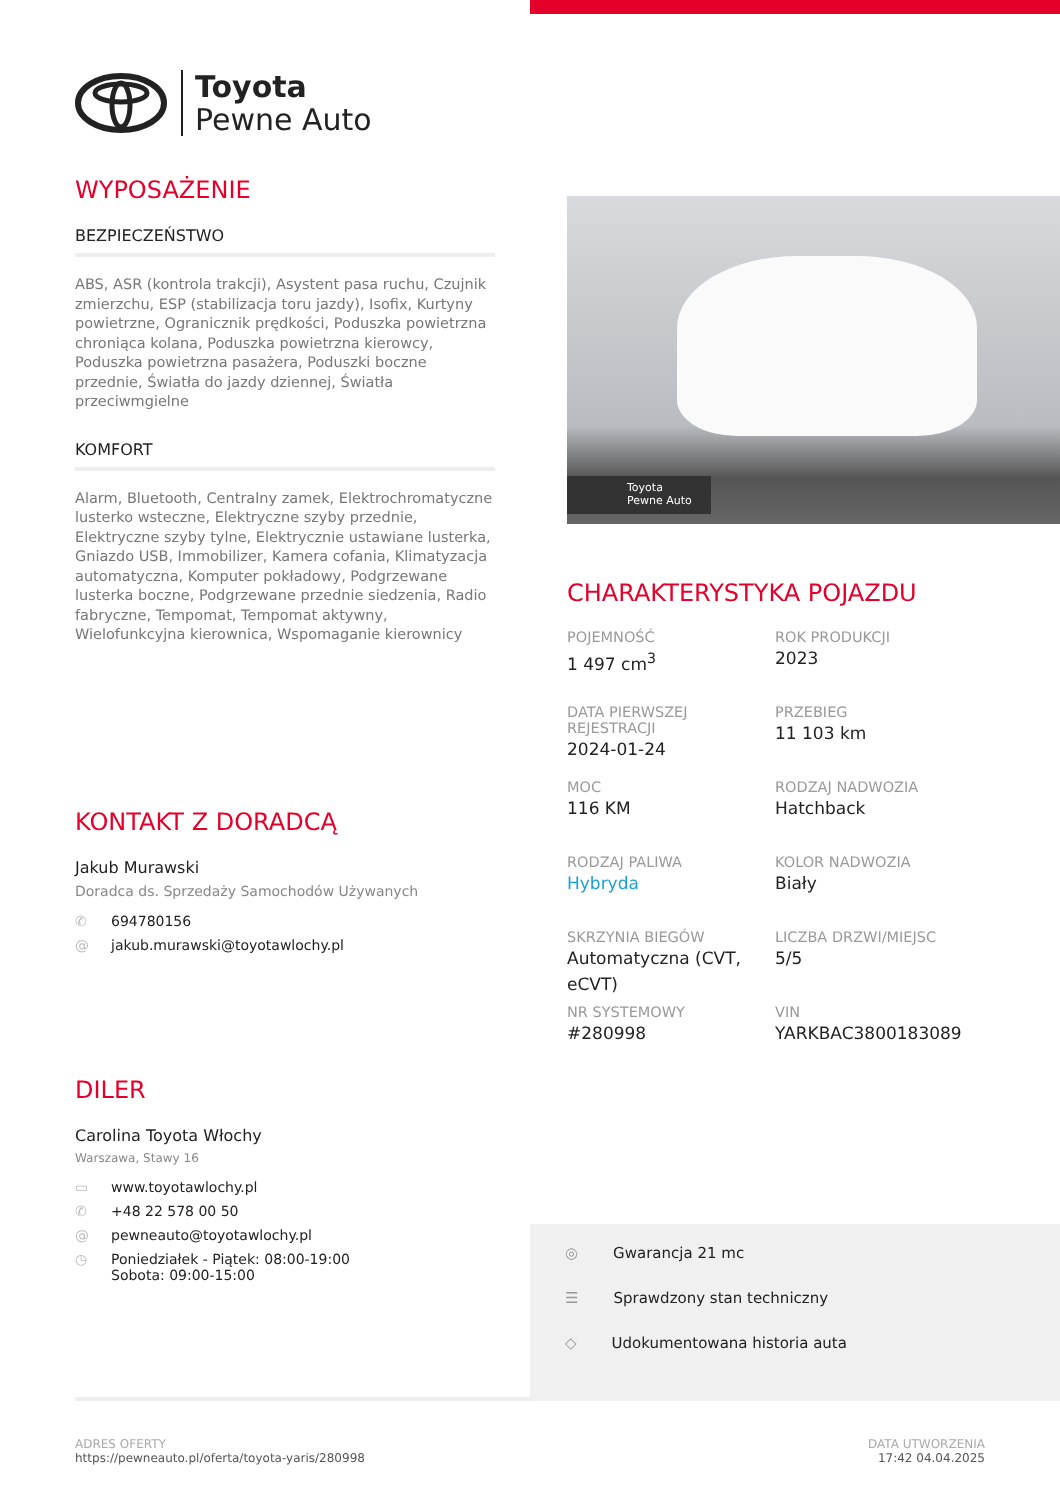Toyota
Pewne Auto
WYPOSAŻENIE
BEZPIECZEŃSTWO
ABS, ASR (kontrola trakcji), Asystent pasa ruchu, Czujnik zmierzchu, ESP (stabilizacja toru jazdy), Isofix, Kurtyny powietrzne, Ogranicznik prędkości, Poduszka powietrzna chroniąca kolana, Poduszka powietrzna kierowcy, Poduszka powietrzna pasażera, Poduszki boczne przednie, Światła do jazdy dziennej, Światła przeciwmgielne
KOMFORT
Alarm, Bluetooth, Centralny zamek, Elektrochromatyczne lusterko wsteczne, Elektryczne szyby przednie, Elektryczne szyby tylne, Elektrycznie ustawiane lusterka, Gniazdo USB, Immobilizer, Kamera cofania, Klimatyzacja automatyczna, Komputer pokładowy, Podgrzewane lusterka boczne, Podgrzewane przednie siedzenia, Radio fabryczne, Tempomat, Tempomat aktywny, Wielofunkcyjna kierownica, Wspomaganie kierownicy
KONTAKT Z DORADCĄ
Jakub Murawski
Doradca ds. Sprzedaży Samochodów Używanych
✆ 694780156
@ jakub.murawski@toyotawlochy.pl
DILER
Carolina Toyota Włochy
Warszawa, Stawy 16
▭ www.toyotawlochy.pl
✆ +48 22 578 00 50
@ pewneauto@toyotawlochy.pl
◷ Poniedziałek - Piątek: 08:00-19:00
Sobota: 09:00-15:00
Toyota
Pewne Auto
CHARAKTERYSTYKA POJAZDU
POJEMNOŚĆ
1 497 cm<sup>3</sup>
ROK PRODUKCJI
2023
DATA PIERWSZEJ REJESTRACJI
2024-01-24
PRZEBIEG
11 103 km
MOC
116 KM
RODZAJ NADWOZIA
Hatchback
RODZAJ PALIWA
Hybryda
KOLOR NADWOZIA
Biały
SKRZYNIA BIEGÓW
Automatyczna (CVT, eCVT)
LICZBA DRZWI/MIEJSC
5/5
NR SYSTEMOWY
#280998
VIN
YARKBAC3800183089
◎ Gwarancja 21 mc
☰ Sprawdzony stan techniczny
◇ Udokumentowana historia auta
ADRES OFERTY
https://pewneauto.pl/oferta/toyota-yaris/280998
DATA UTWORZENIA
17:42 04.04.2025